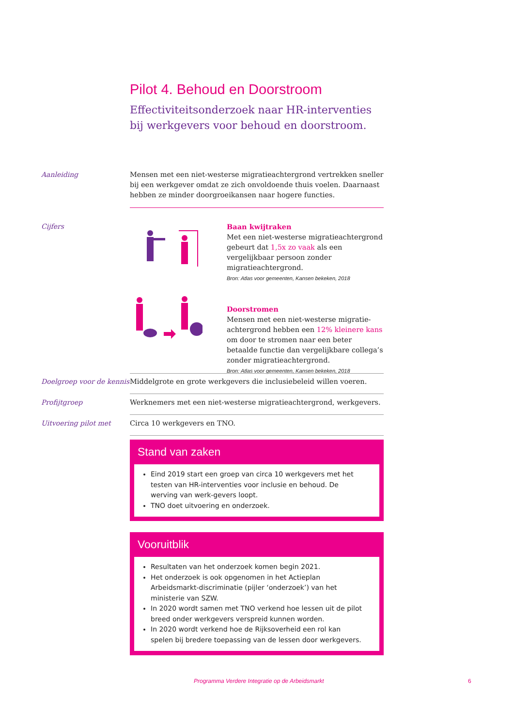Pilot 4. Behoud en Doorstroom
Effectiviteitsonderzoek naar HR-interventies bij werkgevers voor behoud en doorstroom.
Aanleiding Mensen met een niet-westerse migratieachtergrond vertrekken sneller bij een werkgever omdat ze zich onvoldoende thuis voelen. Daarnaast hebben ze minder doorgroeikansen naar hogere functies.
Cijfers Baan kwijtraken
Met een niet-westerse migratieachtergrond gebeurt dat 1,5x zo vaak als een vergelijkbaar persoon zonder migratieachtergrond.
Bron: Atlas voor gemeenten, Kansen bekeken, 2018
Doorstromen
Mensen met een niet-westerse migratie-achtergrond hebben een 12% kleinere kans om door te stromen naar een beter betaalde functie dan vergelijkbare collega’s zonder migratieachtergrond.
Bron: Atlas voor gemeenten, Kansen bekeken, 2018
Doelgroep voor de kennis
Middelgrote en grote werkgevers die inclusiebeleid willen voeren.
Profijtgroep Werknemers met een niet-westerse migratieachtergrond, werkgevers.
Uitvoering pilot met Circa 10 werkgevers en TNO.
Stand van zaken
Eind 2019 start een groep van circa 10 werkgevers met het testen van HR-interventies voor inclusie en behoud. De werving van werk-gevers loopt.
TNO doet uitvoering en onderzoek.
Vooruitblik
Resultaten van het onderzoek komen begin 2021.
Het onderzoek is ook opgenomen in het Actieplan Arbeidsmarkt-discriminatie (pijler ‘onderzoek’) van het ministerie van SZW.
In 2020 wordt samen met TNO verkend hoe lessen uit de pilot breed onder werkgevers verspreid kunnen worden.
In 2020 wordt verkend hoe de Rijksoverheid een rol kan spelen bij bredere toepassing van de lessen door werkgevers.
Programma Verdere Integratie op de Arbeidsmarkt
6